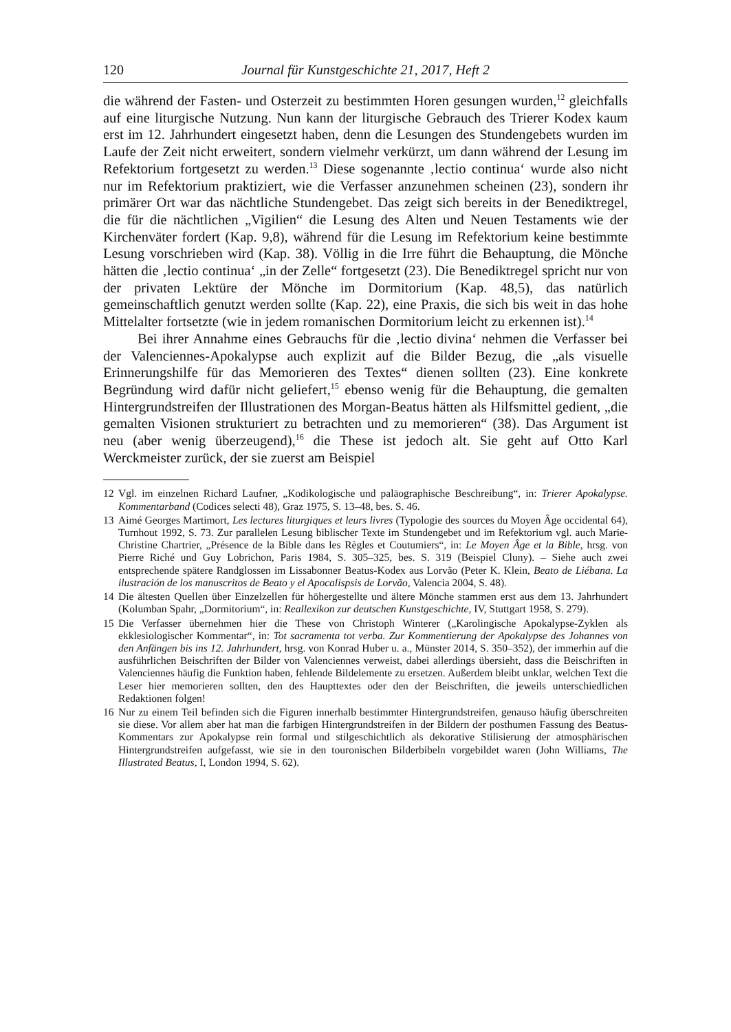120 Journal für Kunstgeschichte 21, 2017, Heft 2
die während der Fasten- und Osterzeit zu bestimmten Horen gesungen wurden,<sup>12</sup> gleichfalls auf eine liturgische Nutzung. Nun kann der liturgische Gebrauch des Trierer Kodex kaum erst im 12. Jahrhundert eingesetzt haben, denn die Lesungen des Stundengebets wurden im Laufe der Zeit nicht erweitert, sondern vielmehr verkürzt, um dann während der Lesung im Refektorium fortgesetzt zu werden.<sup>13</sup> Diese sogenannte ‚lectio continua‘ wurde also nicht nur im Refektorium praktiziert, wie die Verfasser anzunehmen scheinen (23), sondern ihr primärer Ort war das nächtliche Stundengebet. Das zeigt sich bereits in der Benediktregel, die für die nächtlichen „Vigilien“ die Lesung des Alten und Neuen Testaments wie der Kirchenväter fordert (Kap. 9,8), während für die Lesung im Refektorium keine bestimmte Lesung vorschrieben wird (Kap. 38). Völlig in die Irre führt die Behauptung, die Mönche hätten die ‚lectio continua‘ „in der Zelle“ fortgesetzt (23). Die Benediktregel spricht nur von der privaten Lektüre der Mönche im Dormitorium (Kap. 48,5), das natürlich gemeinschaftlich genutzt werden sollte (Kap. 22), eine Praxis, die sich bis weit in das hohe Mittelalter fortsetzte (wie in jedem romanischen Dormitorium leicht zu erkennen ist).<sup>14</sup>
Bei ihrer Annahme eines Gebrauchs für die ‚lectio divina‘ nehmen die Verfasser bei der Valenciennes-Apokalypse auch explizit auf die Bilder Bezug, die „als visuelle Erinnerungshilfe für das Memorieren des Textes“ dienen sollten (23). Eine konkrete Begründung wird dafür nicht geliefert,<sup>15</sup> ebenso wenig für die Behauptung, die gemalten Hintergrundstreifen der Illustrationen des Morgan-Beatus hätten als Hilfsmittel gedient, „die gemalten Visionen strukturiert zu betrachten und zu memorieren“ (38). Das Argument ist neu (aber wenig überzeugend),<sup>16</sup> die These ist jedoch alt. Sie geht auf Otto Karl Werckmeister zurück, der sie zuerst am Beispiel
12 Vgl. im einzelnen Richard Laufner, „Kodikologische und paläographische Beschreibung“, in: Trierer Apokalypse. Kommentarband (Codices selecti 48), Graz 1975, S. 13–48, bes. S. 46.
13 Aimé Georges Martimort, Les lectures liturgiques et leurs livres (Typologie des sources du Moyen Âge occidental 64), Turnhout 1992, S. 73. Zur parallelen Lesung biblischer Texte im Stundengebet und im Refektorium vgl. auch Marie-Christine Chartrier, „Présence de la Bible dans les Règles et Coutumiers“, in: Le Moyen Âge et la Bible, hrsg. von Pierre Riché und Guy Lobrichon, Paris 1984, S. 305–325, bes. S. 319 (Beispiel Cluny). – Siehe auch zwei entsprechende spätere Randglossen im Lissabonner Beatus-Kodex aus Lorvão (Peter K. Klein, Beato de Liébana. La ilustración de los manuscritos de Beato y el Apocalispsis de Lorvão, Valencia 2004, S. 48).
14 Die ältesten Quellen über Einzelzellen für höhergestellte und ältere Mönche stammen erst aus dem 13. Jahrhundert (Kolumban Spahr, „Dormitorium“, in: Reallexikon zur deutschen Kunstgeschichte, IV, Stuttgart 1958, S. 279).
15 Die Verfasser übernehmen hier die These von Christoph Winterer („Karolingische Apokalypse-Zyklen als ekklesiologischer Kommentar“, in: Tot sacramenta tot verba. Zur Kommentierung der Apokalypse des Johannes von den Anfängen bis ins 12. Jahrhundert, hrsg. von Konrad Huber u. a., Münster 2014, S. 350–352), der immerhin auf die ausführlichen Beischriften der Bilder von Valenciennes verweist, dabei allerdings übersieht, dass die Beischriften in Valenciennes häufig die Funktion haben, fehlende Bildelemente zu ersetzen. Außerdem bleibt unklar, welchen Text die Leser hier memorieren sollten, den des Haupttextes oder den der Beischriften, die jeweils unterschiedlichen Redaktionen folgen!
16 Nur zu einem Teil befinden sich die Figuren innerhalb bestimmter Hintergrundstreifen, genauso häufig überschreiten sie diese. Vor allem aber hat man die farbigen Hintergrundstreifen in der Bildern der posthumen Fassung des Beatus-Kommentars zur Apokalypse rein formal und stilgeschichtlich als dekorative Stilisierung der atmosphärischen Hintergrundstreifen aufgefasst, wie sie in den touronischen Bilderbibeln vorgebildet waren (John Williams, The Illustrated Beatus, I, London 1994, S. 62).